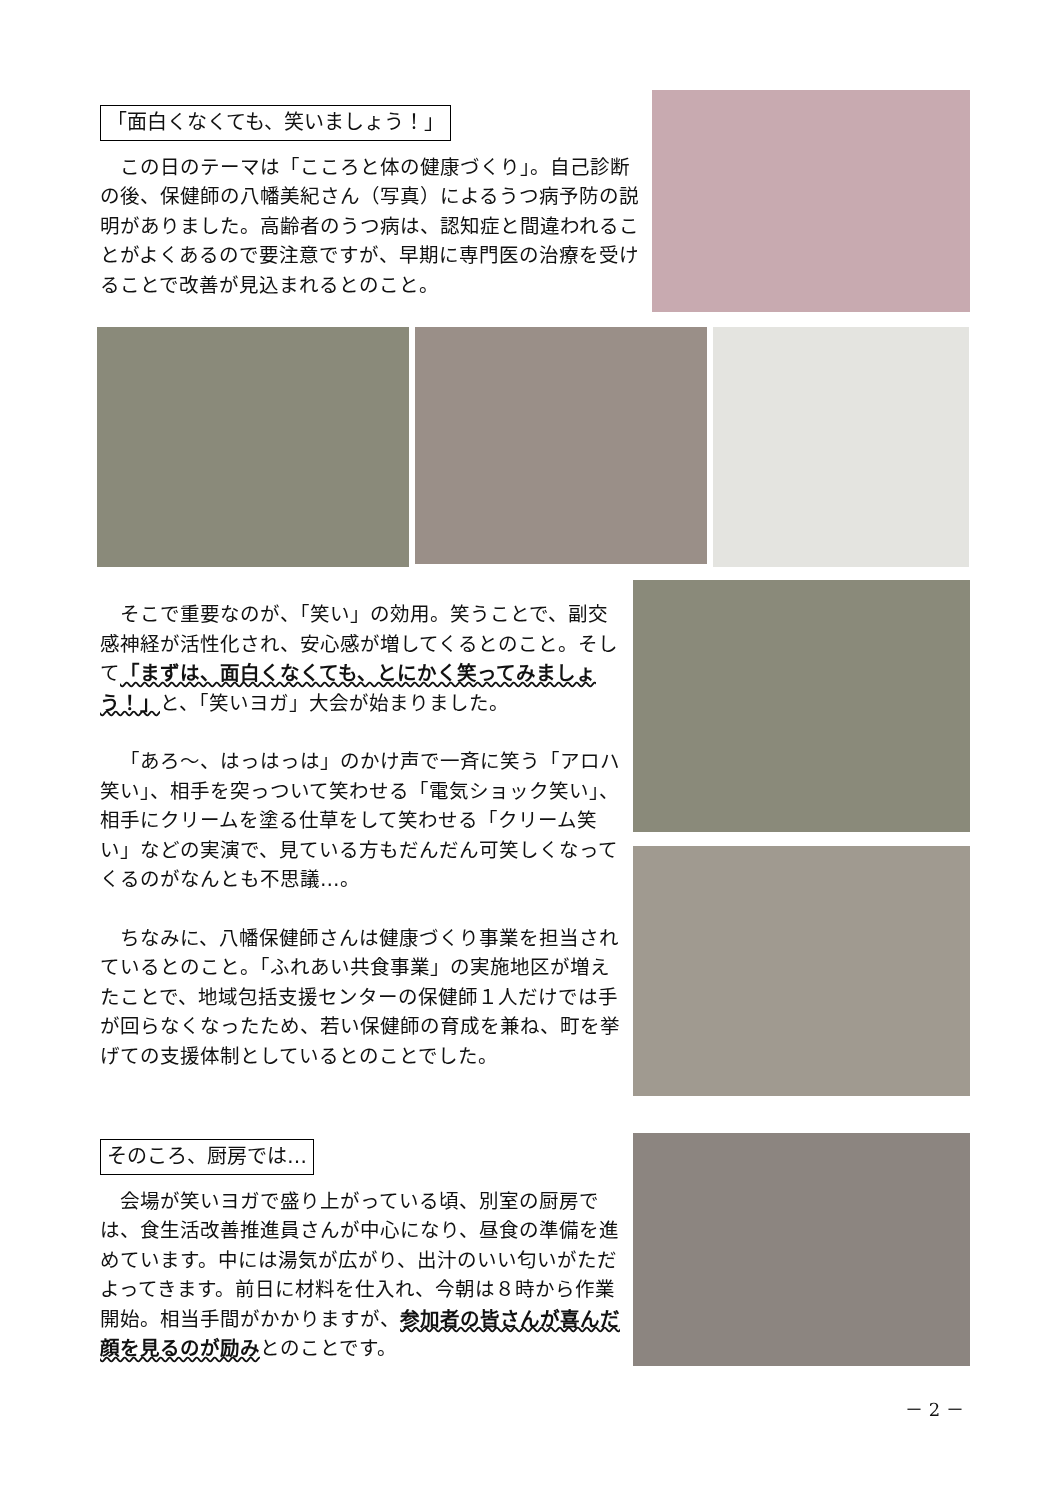「面白くなくても、笑いましょう！」
この日のテーマは「こころと体の健康づくり」。自己診断の後、保健師の八幡美紀さん（写真）によるうつ病予防の説明がありました。高齢者のうつ病は、認知症と間違われることがよくあるので要注意ですが、早期に専門医の治療を受けることで改善が見込まれるとのこと。
そこで重要なのが、「笑い」の効用。笑うことで、副交感神経が活性化され、安心感が増してくるとのこと。そして「まずは、面白くなくても、とにかく笑ってみましょう！」と、「笑いヨガ」大会が始まりました。
「あろ～、はっはっは」のかけ声で一斉に笑う「アロハ笑い」、相手を突っついて笑わせる「電気ショック笑い」、相手にクリームを塗る仕草をして笑わせる「クリーム笑い」などの実演で、見ている方もだんだん可笑しくなってくるのがなんとも不思議…。
ちなみに、八幡保健師さんは健康づくり事業を担当されているとのこと。「ふれあい共食事業」の実施地区が増えたことで、地域包括支援センターの保健師１人だけでは手が回らなくなったため、若い保健師の育成を兼ね、町を挙げての支援体制としているとのことでした。
そのころ、厨房では…
会場が笑いヨガで盛り上がっている頃、別室の厨房では、食生活改善推進員さんが中心になり、昼食の準備を進めています。中には湯気が広がり、出汁のいい匂いがただよってきます。前日に材料を仕入れ、今朝は８時から作業開始。相当手間がかかりますが、参加者の皆さんが喜んだ顔を見るのが励みとのことです。
－ 2 －